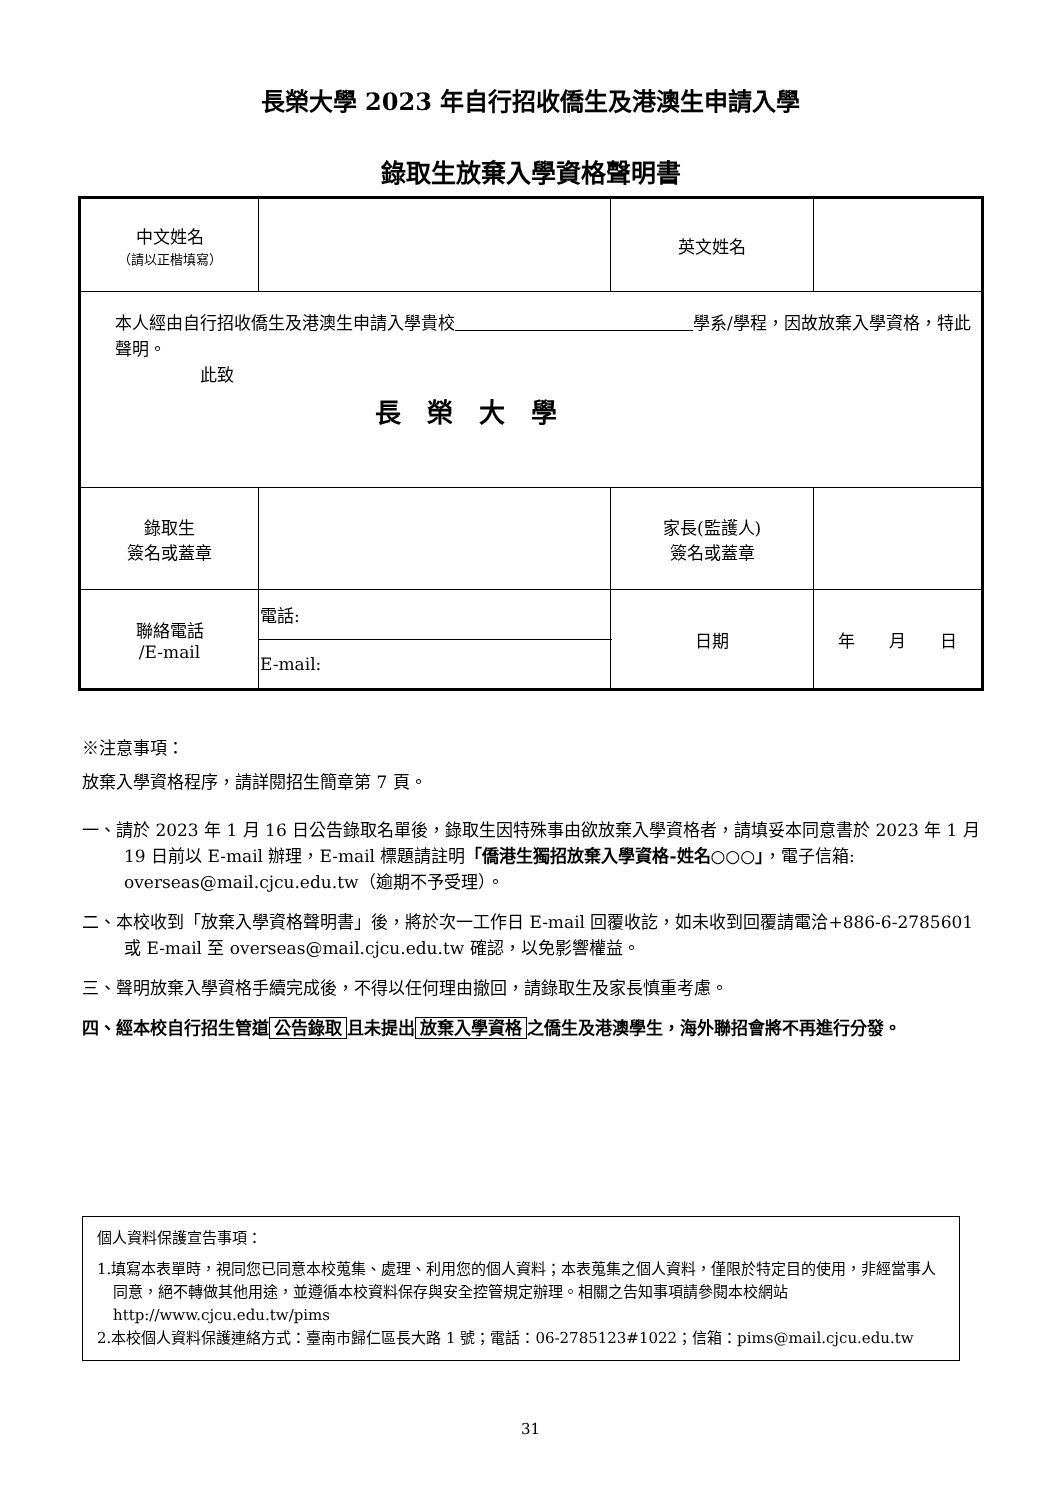長榮大學 2023 年自行招收僑生及港澳生申請入學
錄取生放棄入學資格聲明書
| 中文姓名 （請以正楷填寫） | | 英文姓名 | |
| 本人經由自行招收僑生及港澳生申請入學貴校 學系/學程，因故放棄入學資格，特此聲明。 此致 長 榮 大 學 | | | |
| 錄取生 簽名或蓋章 | | 家長(監護人) 簽名或蓋章 | |
| 聯絡電話 /E-mail | 電話: | 日期 | 年 月 日 |
| | E-mail: | | |
※注意事項：
放棄入學資格程序，請詳閱招生簡章第 7 頁。
一、請於 2023 年 1 月 16 日公告錄取名單後，錄取生因特殊事由欲放棄入學資格者，請填妥本同意書於 2023 年 1 月 19 日前以 E-mail 辦理，E-mail 標題請註明「僑港生獨招放棄入學資格-姓名○○○」，電子信箱: overseas@mail.cjcu.edu.tw（逾期不予受理）。
二、本校收到「放棄入學資格聲明書」後，將於次一工作日 E-mail 回覆收訖，如未收到回覆請電洽+886-6-2785601 或 E-mail 至 overseas@mail.cjcu.edu.tw 確認，以免影響權益。
三、聲明放棄入學資格手續完成後，不得以任何理由撤回，請錄取生及家長慎重考慮。
四、經本校自行招生管道 公告錄取 且未提出 放棄入學資格 之僑生及港澳學生，海外聯招會將不再進行分發。
個人資料保護宣告事項：
1.填寫本表單時，視同您已同意本校蒐集、處理、利用您的個人資料；本表蒐集之個人資料，僅限於特定目的使用，非經當事人同意，絕不轉做其他用途，並遵循本校資料保存與安全控管規定辦理。相關之告知事項請參閱本校網站 http://www.cjcu.edu.tw/pims
2.本校個人資料保護連絡方式：臺南市歸仁區長大路 1 號；電話：06-2785123#1022；信箱：pims@mail.cjcu.edu.tw
31